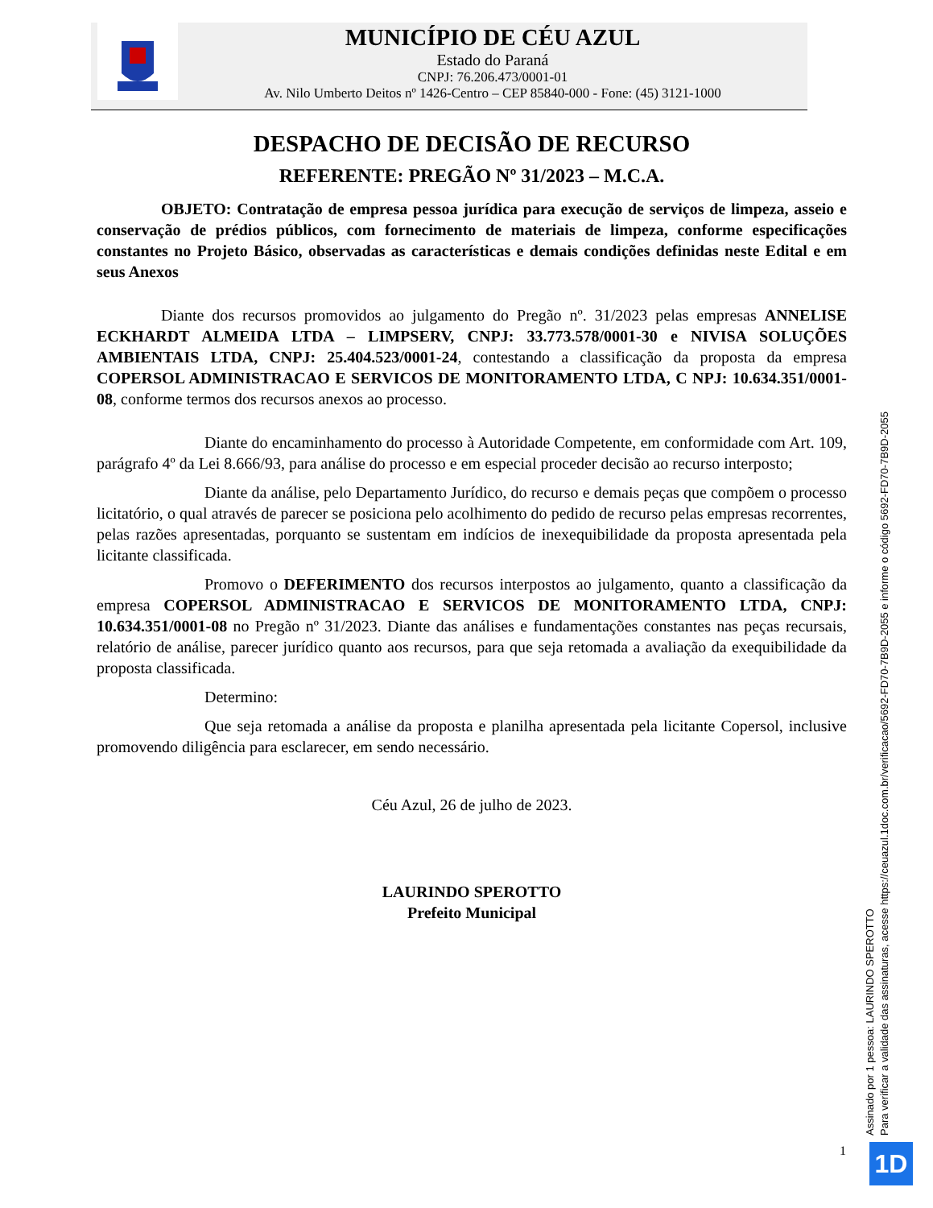MUNICÍPIO DE CÉU AZUL
Estado do Paraná
CNPJ: 76.206.473/0001-01
Av. Nilo Umberto Deitos nº 1426-Centro – CEP 85840-000 - Fone: (45) 3121-1000
DESPACHO DE DECISÃO DE RECURSO
REFERENTE: PREGÃO Nº 31/2023 – M.C.A.
OBJETO: Contratação de empresa pessoa jurídica para execução de serviços de limpeza, asseio e conservação de prédios públicos, com fornecimento de materiais de limpeza, conforme especificações constantes no Projeto Básico, observadas as características e demais condições definidas neste Edital e em seus Anexos
Diante dos recursos promovidos ao julgamento do Pregão nº. 31/2023 pelas empresas ANNELISE ECKHARDT ALMEIDA LTDA – LIMPSERV, CNPJ: 33.773.578/0001-30 e NIVISA SOLUÇÕES AMBIENTAIS LTDA, CNPJ: 25.404.523/0001-24, contestando a classificação da proposta da empresa COPERSOL ADMINISTRACAO E SERVICOS DE MONITORAMENTO LTDA, C NPJ: 10.634.351/0001-08, conforme termos dos recursos anexos ao processo.
Diante do encaminhamento do processo à Autoridade Competente, em conformidade com Art. 109, parágrafo 4º da Lei 8.666/93, para análise do processo e em especial proceder decisão ao recurso interposto;
Diante da análise, pelo Departamento Jurídico, do recurso e demais peças que compõem o processo licitatório, o qual através de parecer se posiciona pelo acolhimento do pedido de recurso pelas empresas recorrentes, pelas razões apresentadas, porquanto se sustentam em indícios de inexequibilidade da proposta apresentada pela licitante classificada.
Promovo o DEFERIMENTO dos recursos interpostos ao julgamento, quanto a classificação da empresa COPERSOL ADMINISTRACAO E SERVICOS DE MONITORAMENTO LTDA, CNPJ: 10.634.351/0001-08 no Pregão nº 31/2023. Diante das análises e fundamentações constantes nas peças recursais, relatório de análise, parecer jurídico quanto aos recursos, para que seja retomada a avaliação da exequibilidade da proposta classificada.
Determino:
Que seja retomada a análise da proposta e planilha apresentada pela licitante Copersol, inclusive promovendo diligência para esclarecer, em sendo necessário.
Céu Azul, 26 de julho de 2023.
LAURINDO SPEROTTO
Prefeito Municipal
Assinado por 1 pessoa: LAURINDO SPEROTTO
Para verificar a validade das assinaturas, acesse https://ceuazul.1doc.com.br/verificacao/5692-FD70-7B9D-2055 e informe o código 5692-FD70-7B9D-2055
1 1D